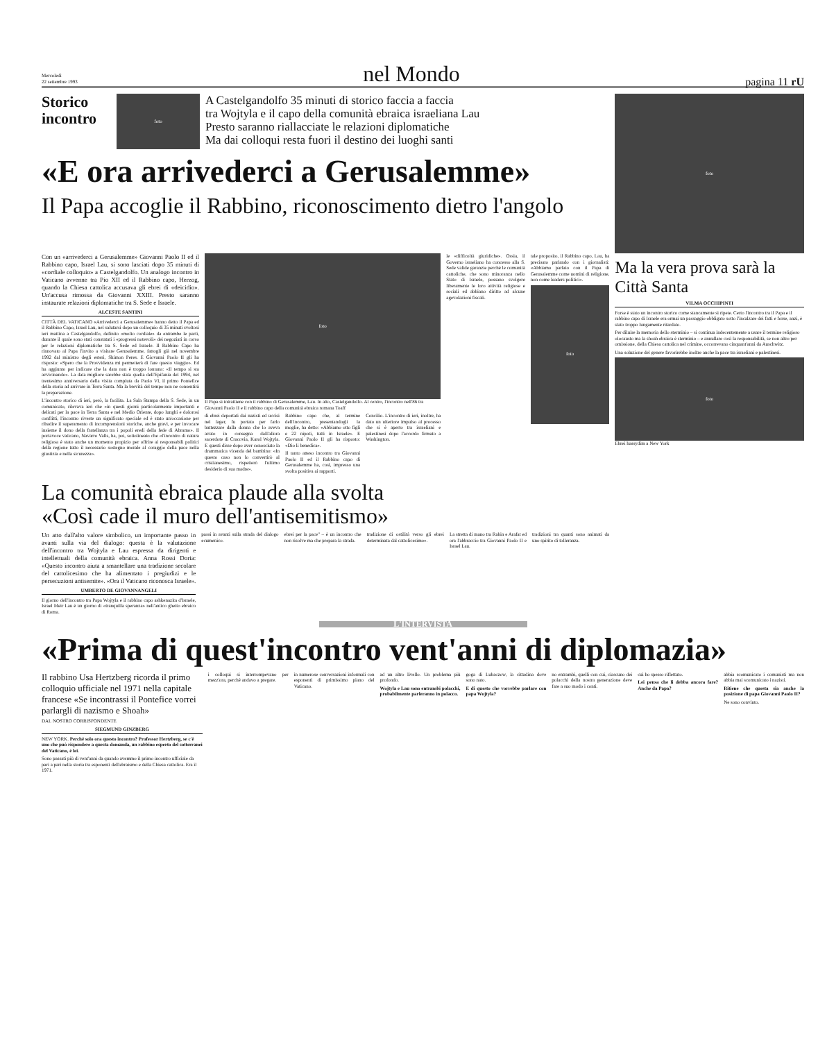Mercoledì
22 settembre 1993
nel Mondo
pagina 11 rU
Storico incontro
foto
A Castelgandolfo 35 minuti di storico faccia a faccia
tra Wojtyla e il capo della comunità ebraica israeliana Lau
Presto saranno riallacciate le relazioni diplomatiche
Ma dai colloqui resta fuori il destino dei luoghi santi
«E ora arrivederci a Gerusalemme»
Il Papa accoglie il Rabbino, riconoscimento dietro l'angolo
foto
Con un «arrivederci a Gerusalemme» Giovanni Paolo II ed il Rabbino capo, Israel Lau, si sono lasciati dopo 35 minuti di «cordiale colloquio» a Castelgandolfo. Un analogo incontro in Vaticano avvenne tra Pio XII ed il Rabbino capo, Herzog, quando la Chiesa cattolica accusava gli ebrei di «deicidio». Un'accusa rimossa da Giovanni XXIII. Presto saranno instaurate relazioni diplomatiche tra S. Sede e Israele.
ALCESTE SANTINI
CITTÀ DEL VATICANO «Arrivederci a Gerusalemme» hanno detto il Papa ed il Rabbino Capo, Israel Lau, nel salutarsi dopo un colloquio di 35 minuti svoltosi ieri mattina a Castelgandolfo, definito «molto cordiale» da entrambe le parti, durante il quale sono stati constatati i «progressi notevoli» dei negoziati in corso per le relazioni diplomatiche tra S. Sede ed Israele. Il Rabbino Capo ha rinnovato al Papa l'invito a visitare Gerusalemme, fattogli già nel novembre 1992 dal ministro degli esteri, Shimon Peres. E Giovanni Paolo II gli ha risposto: «Spero che la Provvidenza mi permetterà di fare questo viaggio». Ed ha aggiunto per indicare che la data non è troppo lontana: «Il tempo si sta avvicinando». La data migliore sarebbe stata quella dell'Epifania del 1994, nel trentesimo anniversario della visita compiuta da Paolo VI, il primo Pontefice della storia ad arrivare in Terra Santa. Ma la brevità del tempo non ne consentirà la preparazione.
L'incontro storico di ieri, però, la facilita. La Sala Stampa della S. Sede, in un comunicato, rilevava ieri che «in questi giorni particolarmente importanti e delicati per la pace in Terra Santa e nel Medio Oriente, dopo lunghi e dolorosi conflitti, l'incontro riveste un significato speciale ed è stato un'occasione per ribadire il superamento di incomprensioni storiche, anche gravi, e per invocare insieme il dono della fratellanza tra i popoli eredi della fede di Abramo». Il portavoce vaticano, Navarro Valls, ha, poi, sottolineato che «l'incontro di natura religiosa è stato anche un momento propizio per offrire ai responsabili politici della regione tutto il necessario sostegno morale al coraggio della pace nella giustizia e nella sicurezza».
foto
Il Papa si intrattiene con il rabbino di Gerusalemme, Lau. In alto, Castelgandolfo. Al centro, l'incontro nell'86 tra Giovanni Paolo II e il rabbino capo della comunità ebraica romana Toaff
di ebrei deportati dai nazisti ed uccisi nel lager, fu portato per farlo battezzare dalla donna che lo aveva avuto in consegna dall'allora sacerdote di Cracovia, Karol Wojtyla. E questi disse dopo aver conosciuto la drammatica vicenda del bambino: «In questo caso non lo convertirò al cristianesimo, rispetterò l'ultimo desiderio di sua madre».
Rabbino capo che, al termine dell'incontro, presentandogli la moglie, ha detto: «Abbiamo otto figli e 22 nipoti, tutti in Israele». E Giovanni Paolo II gli ha risposto: «Dio li benedica».
Il tanto atteso incontro tra Giovanni Paolo II ed il Rabbino capo di Gerusalemme ha, così, impresso una svolta positiva ai rapporti.
Concilio. L'incontro di ieri, inoltre, ha dato un ulteriore impulso al processo che si è aperto tra israeliani e palestinesi dopo l'accordo firmato a Washington.
le «difficoltà giuridiche». Ossia, il Governo israeliano ha concesso alla S. Sede valide garanzie perché le comunità cattoliche, che sono minoranza nello Stato di Israele, possano svolgere liberamente le loro attività religiose e sociali ed abbiano diritto ad alcune agevolazioni fiscali.
tale proposito, il Rabbino capo, Lau, ha precisato parlando con i giornalisti: «Abbiamo parlato con il Papa di Gerusalemme come uomini di religione, non come leaders politici».
foto
La comunità ebraica plaude alla svolta
«Così cade il muro dell'antisemitismo»
Un atto dall'alto valore simbolico, un importante passo in avanti sulla via del dialogo: questa è la valutazione dell'incontro tra Wojtyla e Lau espressa da dirigenti e intellettuali della comunità ebraica. Anna Rossi Doria: «Questo incontro aiuta a smantellare una tradizione secolare del cattolicesimo che ha alimentato i pregiudizi e le persecuzioni antisemite». «Ora il Vaticano riconosca Israele».
UMBERTO DE GIOVANNANGELI
Il giorno dell'incontro tra Papa Wojtyla e il rabbino capo ashkenazita d'Israele, Israel Meir Lau è un giorno di «tranquilla speranza» nell'antico ghetto ebraico di Roma.
passi in avanti sulla strada del dialogo ecumenico.
ebrei per la pace" – è un incontro che non risolve ma che prepara la strada.
tradizione di ostilità verso gli ebrei determinata dal cattolicesimo».
La stretta di mano tra Rabin e Arafat ed ora l'abbraccio tra Giovanni Paolo II e Israel Lau.
tradizioni tra quanti sono animati da uno spirito di tolleranza.
Ma la vera prova sarà la Città Santa
VILMA OCCHIPINTI
Forse è stato un incontro storico come stancamente si ripete. Certo l'incontro tra il Papa e il rabbino capo di Israele era ormai un passaggio obbligato sotto l'incalzare dei fatti e forse, anzi, è stato troppo lungamente ritardato.
Per diluire la memoria dello sterminio – si continua indecentemente a usare il termine religioso olocausto ma la shoah ebraica è sterminio – e annullare così la responsabilità, se non altro per omissione, della Chiesa cattolica nel crimine, occorrevano cinquant'anni da Auschwitz.
Una soluzione del genere favorirebbe inoltre anche la pace tra israeliani e palestinesi.
foto
Ebrei hassydim a New York
L'INTERVISTA
«Prima di quest'incontro vent'anni di diplomazia»
Il rabbino Usa Hertzberg ricorda il primo colloquio ufficiale nel 1971 nella capitale francese «Se incontrassi il Pontefice vorrei parlargli di nazismo e Shoah»
DAL NOSTRO CORRISPONDENTE
SIEGMUND GINZBERG
NEW YORK. Perché solo ora questo incontro? Professor Hertzberg, se c'è uno che può rispondere a questa domanda, un rabbino esperto del sotterranei del Vaticano, è lei.
Sono passati più di vent'anni da quando avemmo il primo incontro ufficiale da pari a pari nella storia tra esponenti dell'ebraismo e della Chiesa cattolica. Era il 1971.
i colloqui si interrompevano per mezz'ora, perché andavo a pregare.
in numerose conversazioni informali con esponenti di primissimo piano del Vaticano.
ad un altro livello. Un problema più profondo.
Wojtyla e Lau sono entrambi polacchi, probabilmente parleranno in polacco.
goga di Lubaczow, la cittadina dove sono nato.
E di questo che vorrebbe parlare con papa Wojtyla?
no entrambi, quelli con cui, ciascuno dei polacchi della nostra generazione deve fare a suo modo i conti.
cui ho spesso riflettuto.
Lei pensa che li debba ancora fare? Anche da Papa?
abbia scomunicato i comunisti ma non abbia mai scomunicato i nazisti.
Ritiene che questa sia anche la posizione di papa Giovanni Paolo II?
Ne sono convinto.